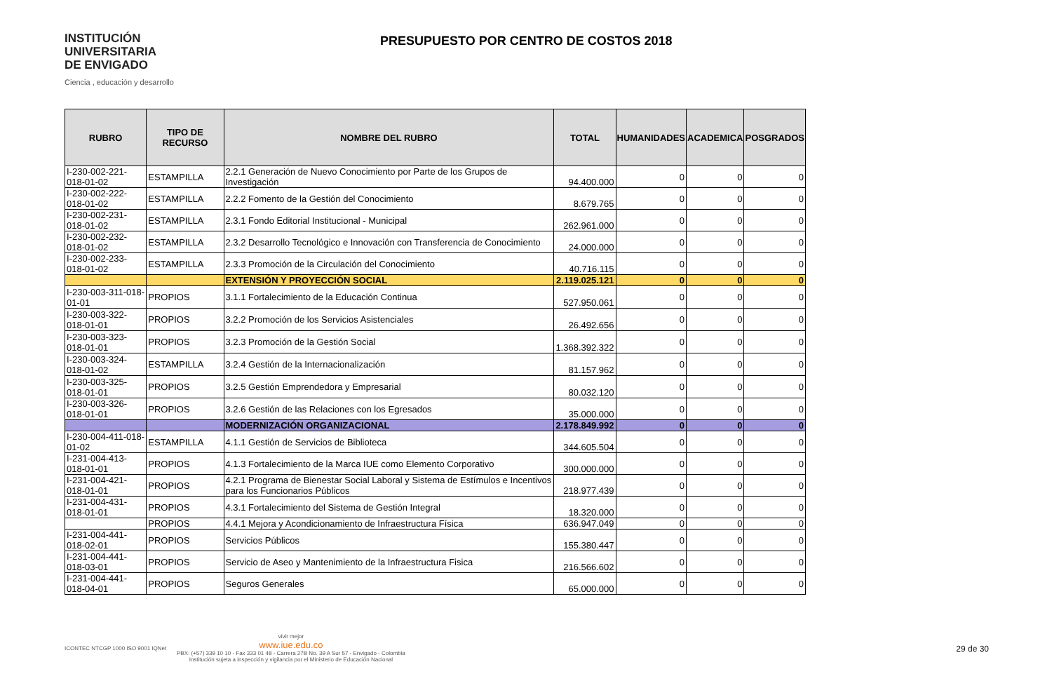INSTITUCIÓN
UNIVERSITARIA
DE ENVIGADO
Ciencia , educación y desarrollo
PRESUPUESTO POR CENTRO DE COSTOS 2018
| RUBRO | TIPO DE RECURSO | NOMBRE DEL RUBRO | TOTAL | HUMANIDADES | ACADEMICA | POSGRADOS |
| --- | --- | --- | --- | --- | --- | --- |
| I-230-002-221-018-01-02 | ESTAMPILLA | 2.2.1 Generación de Nuevo Conocimiento por Parte de los Grupos de Investigación | 94.400.000 | 0 | 0 | 0 |
| I-230-002-222-018-01-02 | ESTAMPILLA | 2.2.2 Fomento de la Gestión del Conocimiento | 8.679.765 | 0 | 0 | 0 |
| I-230-002-231-018-01-02 | ESTAMPILLA | 2.3.1 Fondo Editorial Institucional - Municipal | 262.961.000 | 0 | 0 | 0 |
| I-230-002-232-018-01-02 | ESTAMPILLA | 2.3.2 Desarrollo Tecnológico e Innovación con Transferencia de Conocimiento | 24.000.000 | 0 | 0 | 0 |
| I-230-002-233-018-01-02 | ESTAMPILLA | 2.3.3 Promoción de la Circulación del Conocimiento | 40.716.115 | 0 | 0 | 0 |
| | | EXTENSIÓN Y PROYECCIÓN SOCIAL | 2.119.025.121 | 0 | 0 | 0 |
| I-230-003-311-018-01-01 | PROPIOS | 3.1.1 Fortalecimiento de la Educación Continua | 527.950.061 | 0 | 0 | 0 |
| I-230-003-322-018-01-01 | PROPIOS | 3.2.2 Promoción de los Servicios Asistenciales | 26.492.656 | 0 | 0 | 0 |
| I-230-003-323-018-01-01 | PROPIOS | 3.2.3 Promoción de la Gestión Social | 1.368.392.322 | 0 | 0 | 0 |
| I-230-003-324-018-01-02 | ESTAMPILLA | 3.2.4 Gestión de la Internacionalización | 81.157.962 | 0 | 0 | 0 |
| I-230-003-325-018-01-01 | PROPIOS | 3.2.5 Gestión Emprendedora y Empresarial | 80.032.120 | 0 | 0 | 0 |
| I-230-003-326-018-01-01 | PROPIOS | 3.2.6 Gestión de las Relaciones con los Egresados | 35.000.000 | 0 | 0 | 0 |
| | | MODERNIZACIÓN ORGANIZACIONAL | 2.178.849.992 | 0 | 0 | 0 |
| I-230-004-411-018-01-02 | ESTAMPILLA | 4.1.1 Gestión de Servicios de Biblioteca | 344.605.504 | 0 | 0 | 0 |
| I-231-004-413-018-01-01 | PROPIOS | 4.1.3 Fortalecimiento de la Marca IUE como Elemento Corporativo | 300.000.000 | 0 | 0 | 0 |
| I-231-004-421-018-01-01 | PROPIOS | 4.2.1 Programa de Bienestar Social Laboral y Sistema de Estímulos e Incentivos para los Funcionarios Públicos | 218.977.439 | 0 | 0 | 0 |
| I-231-004-431-018-01-01 | PROPIOS | 4.3.1 Fortalecimiento del Sistema de Gestión Integral | 18.320.000 | 0 | 0 | 0 |
| | PROPIOS | 4.4.1 Mejora y Acondicionamiento de Infraestructura Física | 636.947.049 | 0 | 0 | 0 |
| I-231-004-441-018-02-01 | PROPIOS | Servicios Públicos | 155.380.447 | 0 | 0 | 0 |
| I-231-004-441-018-03-01 | PROPIOS | Servicio de Aseo y Mantenimiento de la Infraestructura Fisica | 216.566.602 | 0 | 0 | 0 |
| I-231-004-441-018-04-01 | PROPIOS | Seguros Generales | 65.000.000 | 0 | 0 | 0 |
ICONTEC NTCGP 1000 ISO 9001 IQNet
vivir mejor
www.iue.edu.co
PBX: (+57) 339 10 10 - Fax 333 01 48 - Carrera 27B No. 39 A Sur 57 - Envigado - Colombia
Institución sujeta a inspección y vigilancia por el Ministerio de Educación Nacional
29 de 30